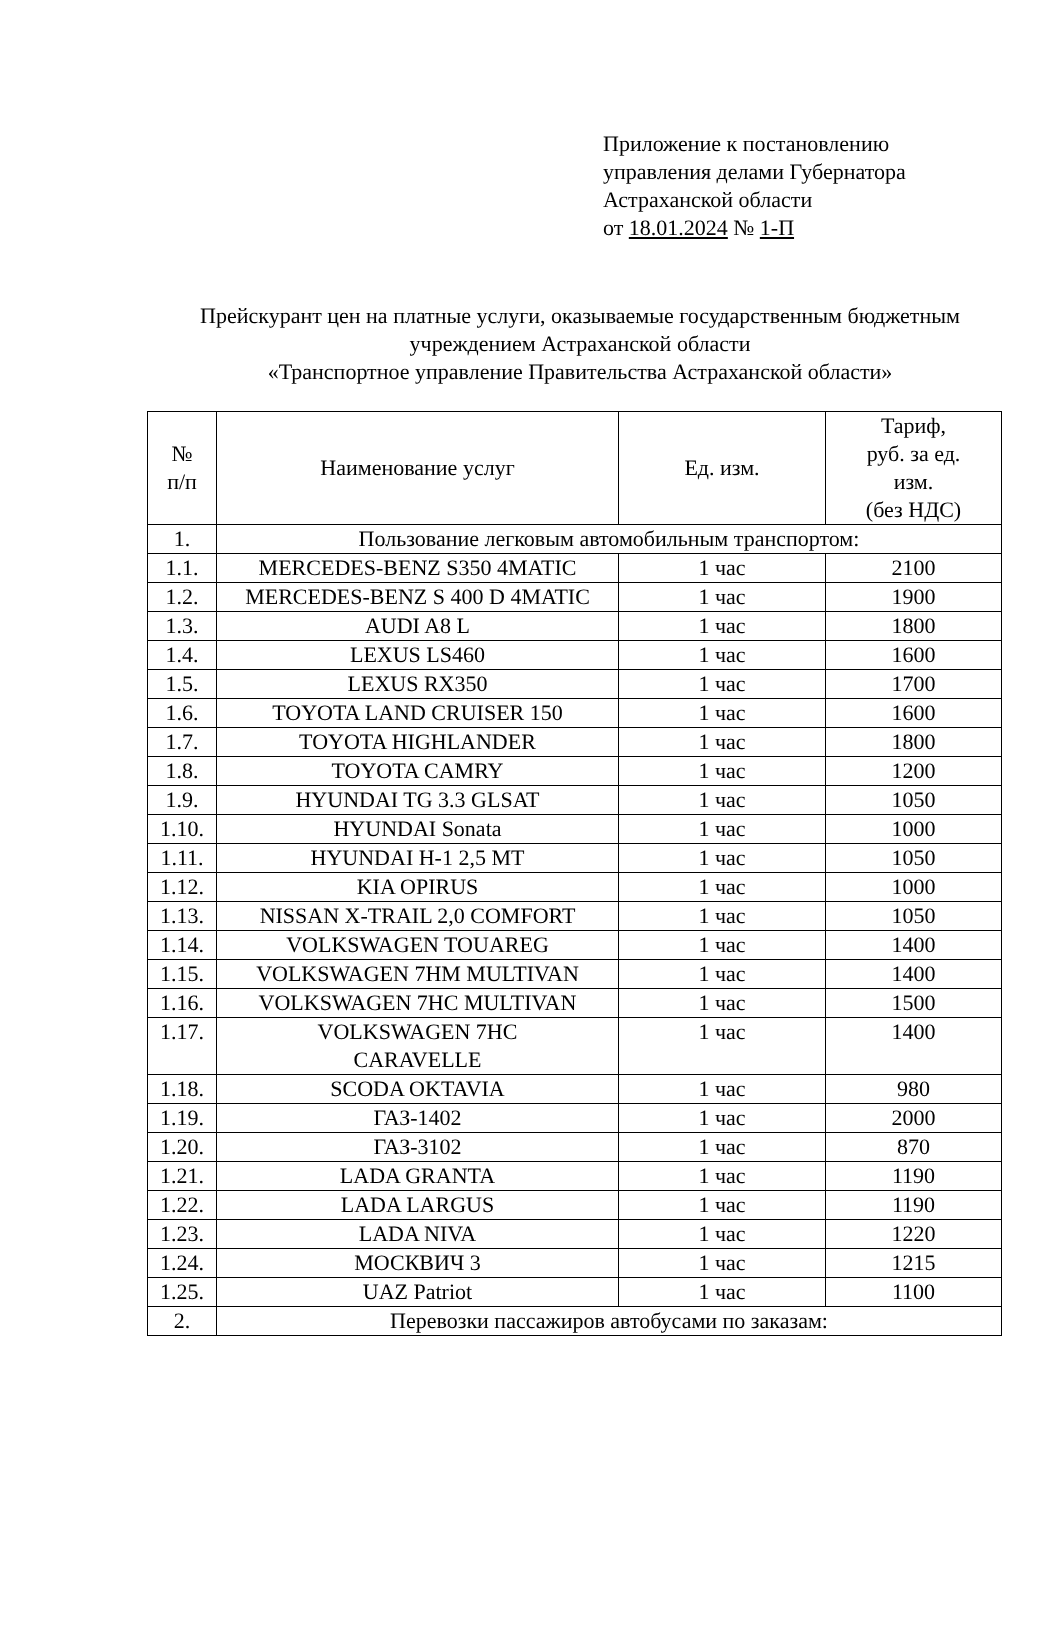Приложение к постановлению
управления делами Губернатора
Астраханской области
от 18.01.2024 № 1-П
Прейскурант цен на платные услуги, оказываемые государственным бюджетным учреждением Астраханской области
«Транспортное управление Правительства Астраханской области»
| № п/п | Наименование услуг | Ед. изм. | Тариф, руб. за ед. изм. (без НДС) |
| --- | --- | --- | --- |
| 1. | Пользование легковым автомобильным транспортом: | | |
| 1.1. | MERCEDES-BENZ S350 4MATIC | 1 час | 2100 |
| 1.2. | MERCEDES-BENZ S 400 D 4MATIC | 1 час | 1900 |
| 1.3. | AUDI A8 L | 1 час | 1800 |
| 1.4. | LEXUS LS460 | 1 час | 1600 |
| 1.5. | LEXUS RX350 | 1 час | 1700 |
| 1.6. | TOYOTA LAND CRUISER 150 | 1 час | 1600 |
| 1.7. | TOYOTA HIGHLANDER | 1 час | 1800 |
| 1.8. | TOYOTA CAMRY | 1 час | 1200 |
| 1.9. | HYUNDAI TG 3.3 GLSAT | 1 час | 1050 |
| 1.10. | HYUNDAI Sonata | 1 час | 1000 |
| 1.11. | HYUNDAI H-1 2,5 MT | 1 час | 1050 |
| 1.12. | KIA OPIRUS | 1 час | 1000 |
| 1.13. | NISSAN X-TRAIL 2,0 COMFORT | 1 час | 1050 |
| 1.14. | VOLKSWAGEN TOUAREG | 1 час | 1400 |
| 1.15. | VOLKSWAGEN 7HM MULTIVAN | 1 час | 1400 |
| 1.16. | VOLKSWAGEN 7HC MULTIVAN | 1 час | 1500 |
| 1.17. | VOLKSWAGEN 7HC CARAVELLE | 1 час | 1400 |
| 1.18. | SCODA OKTAVIA | 1 час | 980 |
| 1.19. | ГАЗ-1402 | 1 час | 2000 |
| 1.20. | ГАЗ-3102 | 1 час | 870 |
| 1.21. | LADA GRANTA | 1 час | 1190 |
| 1.22. | LADA LARGUS | 1 час | 1190 |
| 1.23. | LADA NIVA | 1 час | 1220 |
| 1.24. | МОСКВИЧ 3 | 1 час | 1215 |
| 1.25. | UAZ Patriot | 1 час | 1100 |
| 2. | Перевозки пассажиров автобусами по заказам: | | |